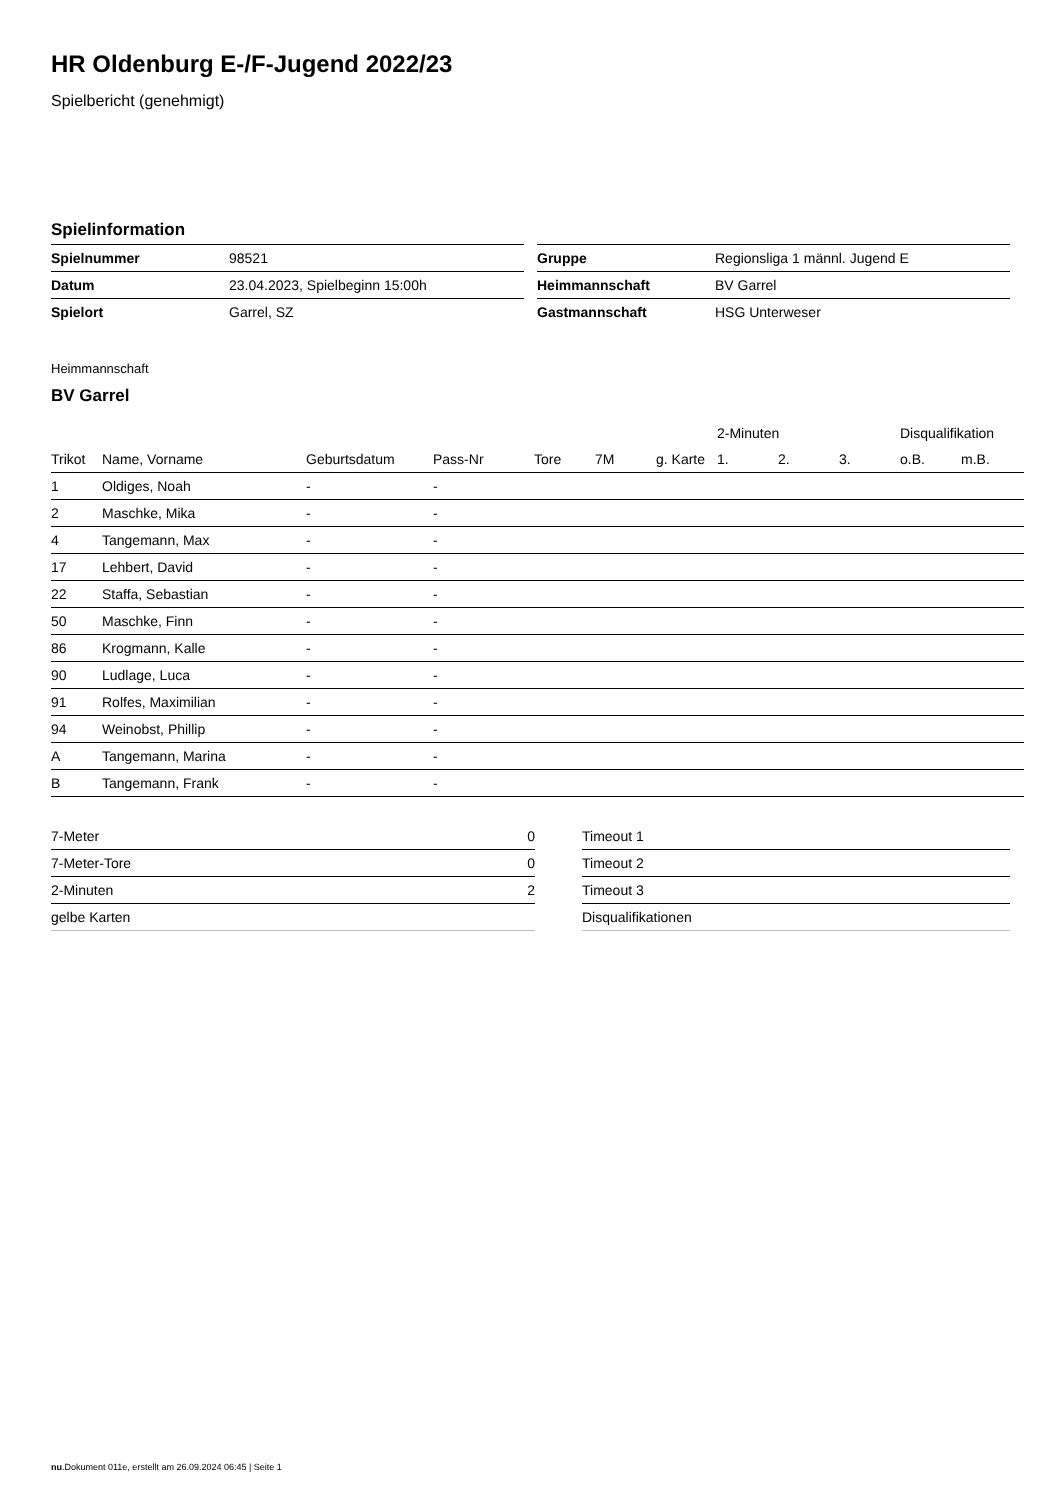HR Oldenburg E-/F-Jugend 2022/23
Spielbericht (genehmigt)
Spielinformation
| Spielnummer | 98521 |
| Datum | 23.04.2023, Spielbeginn 15:00h |
| Spielort | Garrel, SZ |
| Gruppe | Regionsliga 1 männl. Jugend E |
| Heimmannschaft | BV Garrel |
| Gastmannschaft | HSG Unterweser |
Heimmannschaft
BV Garrel
| | | | | | | | 2-Minuten | | | Disqualifikation | |
| --- | --- | --- | --- | --- | --- | --- | --- | --- | --- | --- | --- |
| Trikot | Name, Vorname | Geburtsdatum | Pass-Nr | Tore | 7M | g. Karte | 1. | 2. | 3. | o.B. | m.B. |
| 1 | Oldiges, Noah | - | - | | | | | | | | |
| 2 | Maschke, Mika | - | - | | | | | | | | |
| 4 | Tangemann, Max | - | - | | | | | | | | |
| 17 | Lehbert, David | - | - | | | | | | | | |
| 22 | Staffa, Sebastian | - | - | | | | | | | | |
| 50 | Maschke, Finn | - | - | | | | | | | | |
| 86 | Krogmann, Kalle | - | - | | | | | | | | |
| 90 | Ludlage, Luca | - | - | | | | | | | | |
| 91 | Rolfes, Maximilian | - | - | | | | | | | | |
| 94 | Weinobst, Phillip | - | - | | | | | | | | |
| A | Tangemann, Marina | - | - | | | | | | | | |
| B | Tangemann, Frank | - | - | | | | | | | | |
| 7-Meter | 0 |
| 7-Meter-Tore | 0 |
| 2-Minuten | 2 |
| gelbe Karten | |
| Timeout 1 |
| Timeout 2 |
| Timeout 3 |
| Disqualifikationen |
nu.Dokument 011e, erstellt am 26.09.2024 06:45 | Seite 1